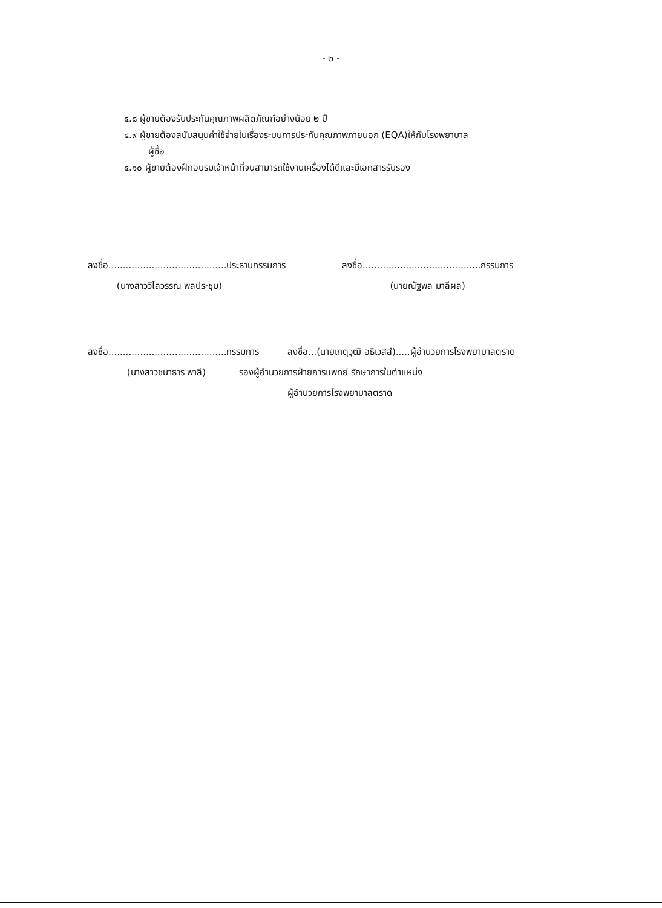- ๒ -
๔.๘ ผู้ขายต้องรับประกันคุณภาพผลิตภัณฑ์อย่างน้อย ๒ ปี
๔.๙ ผู้ขายต้องสนับสนุนค่าใช้จ่ายในเรื่องระบบการประกันคุณภาพภายนอก (EQA)ให้กับโรงพยาบาล
ผู้ซื้อ
๔.๑๐ ผู้ขายต้องฝึกอบรมเจ้าหน้าที่จนสามารถใช้งานเครื่องได้ดีและมีเอกสารรับรอง
ลงชื่อ.........................................ประธานกรรมการ
(นางสาววิไลวรรณ พลประชุม)
ลงชื่อ.........................................กรรมการ
(นายณัฐพล มาลีผล)
ลงชื่อ.........................................กรรมการ
(นางสาวชนาธาร พาลี)
ลงชื่อ...(นายเกตุวุฒิ อธิเวสส์).....ผู้อำนวยการโรงพยาบาลตราด
รองผู้อำนวยการฝ่ายการแพทย์ รักษาการในตำแหน่ง
ผู้อำนวยการโรงพยาบาลตราด